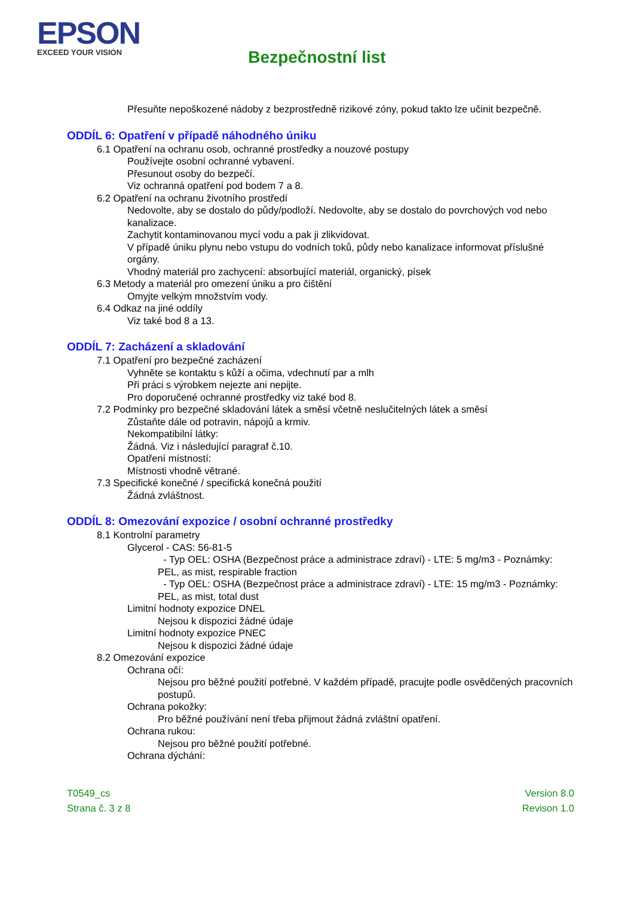EPSON
EXCEED YOUR VISION
Bezpečnostní list
Přesuňte nepoškozené nádoby z bezprostředně rizikové zóny, pokud takto lze učinit bezpečně.
ODDÍL 6: Opatření v případě náhodného úniku
6.1 Opatření na ochranu osob, ochranné prostředky a nouzové postupy
Používejte osobní ochranné vybavení.
Přesunout osoby do bezpečí.
Viz ochranná opatření pod bodem 7 a 8.
6.2 Opatření na ochranu životního prostředí
Nedovolte, aby se dostalo do půdy/podloží. Nedovolte, aby se dostalo do povrchových vod nebo kanalizace.
Zachytit kontaminovanou mycí vodu a pak ji zlikvidovat.
V případě úniku plynu nebo vstupu do vodních toků, půdy nebo kanalizace informovat příslušné orgány.
Vhodný materiál pro zachycení: absorbující materiál, organický, písek
6.3 Metody a materiál pro omezení úniku a pro čištění
Omyjte velkým množstvím vody.
6.4 Odkaz na jiné oddíly
Viz také bod 8 a 13.
ODDÍL 7: Zacházení a skladování
7.1 Opatření pro bezpečné zacházení
Vyhněte se kontaktu s kůží a očima, vdechnutí par a mlh
Při práci s výrobkem nejezte ani nepijte.
Pro doporučené ochranné prostředky viz také bod 8.
7.2 Podmínky pro bezpečné skladování látek a směsí včetně neslučitelných látek a směsí
Zůstaňte dále od potravin, nápojů a krmiv.
Nekompatibilní látky:
Žádná. Viz i následující paragraf č.10.
Opatření místností:
Místnosti vhodně větrané.
7.3 Specifické konečné / specifická konečná použití
Žádná zvláštnost.
ODDÍL 8: Omezování expozice / osobní ochranné prostředky
8.1 Kontrolní parametry
Glycerol - CAS: 56-81-5
- Typ OEL: OSHA (Bezpečnost práce a administrace zdraví) - LTE: 5 mg/m3 - Poznámky: PEL, as mist, respirable fraction
- Typ OEL: OSHA (Bezpečnost práce a administrace zdraví) - LTE: 15 mg/m3 - Poznámky: PEL, as mist, total dust
Limitní hodnoty expozice DNEL
Nejsou k dispozici žádné údaje
Limitní hodnoty expozice PNEC
Nejsou k dispozici žádné údaje
8.2 Omezování expozice
Ochrana očí:
Nejsou pro běžné použití potřebné. V každém případě, pracujte podle osvědčených pracovních postupů.
Ochrana pokožky:
Pro běžné používání není třeba přijmout žádná zvláštní opatření.
Ochrana rukou:
Nejsou pro běžné použití potřebné.
Ochrana dýchání:
T0549_cs
Strana č. 3 z 8
Version 8.0
Revison 1.0